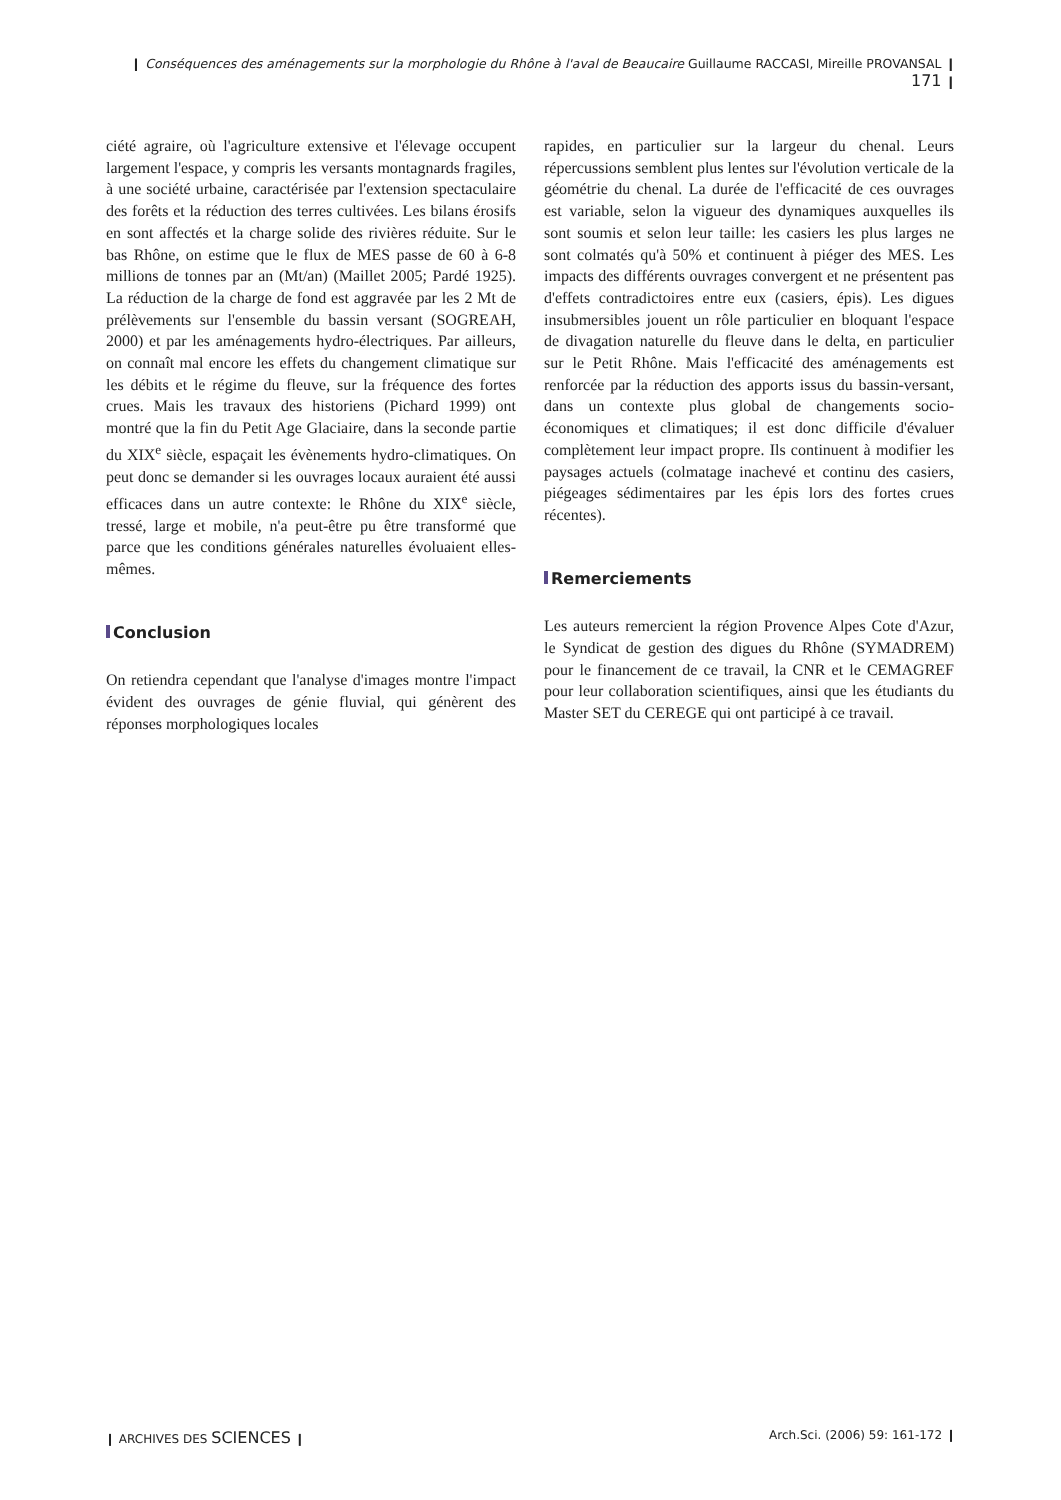❙ Conséquences des aménagements sur la morphologie du Rhône à l'aval de Beaucaire Guillaume RACCASI, Mireille PROVANSAL ❙ 171 ❙
ciété agraire, où l'agriculture extensive et l'élevage occupent largement l'espace, y compris les versants montagnards fragiles, à une société urbaine, caractérisée par l'extension spectaculaire des forêts et la réduction des terres cultivées. Les bilans érosifs en sont affectés et la charge solide des rivières réduite. Sur le bas Rhône, on estime que le flux de MES passe de 60 à 6-8 millions de tonnes par an (Mt/an) (Maillet 2005; Pardé 1925). La réduction de la charge de fond est aggravée par les 2 Mt de prélèvements sur l'ensemble du bassin versant (SOGREAH, 2000) et par les aménagements hydro-électriques. Par ailleurs, on connaît mal encore les effets du changement climatique sur les débits et le régime du fleuve, sur la fréquence des fortes crues. Mais les travaux des historiens (Pichard 1999) ont montré que la fin du Petit Age Glaciaire, dans la seconde partie du XIX<sup>e</sup> siècle, espaçait les évènements hydro-climatiques. On peut donc se demander si les ouvrages locaux auraient été aussi efficaces dans un autre contexte: le Rhône du XIX<sup>e</sup> siècle, tressé, large et mobile, n'a peut-être pu être transformé que parce que les conditions générales naturelles évoluaient elles-mêmes.
Conclusion
On retiendra cependant que l'analyse d'images montre l'impact évident des ouvrages de génie fluvial, qui génèrent des réponses morphologiques locales
rapides, en particulier sur la largeur du chenal. Leurs répercussions semblent plus lentes sur l'évolution verticale de la géométrie du chenal. La durée de l'efficacité de ces ouvrages est variable, selon la vigueur des dynamiques auxquelles ils sont soumis et selon leur taille: les casiers les plus larges ne sont colmatés qu'à 50% et continuent à piéger des MES. Les impacts des différents ouvrages convergent et ne présentent pas d'effets contradictoires entre eux (casiers, épis). Les digues insubmersibles jouent un rôle particulier en bloquant l'espace de divagation naturelle du fleuve dans le delta, en particulier sur le Petit Rhône. Mais l'efficacité des aménagements est renforcée par la réduction des apports issus du bassin-versant, dans un contexte plus global de changements socio-économiques et climatiques; il est donc difficile d'évaluer complètement leur impact propre. Ils continuent à modifier les paysages actuels (colmatage inachevé et continu des casiers, piégeages sédimentaires par les épis lors des fortes crues récentes).
Remerciements
Les auteurs remercient la région Provence Alpes Cote d'Azur, le Syndicat de gestion des digues du Rhône (SYMADREM) pour le financement de ce travail, la CNR et le CEMAGREF pour leur collaboration scientifiques, ainsi que les étudiants du Master SET du CEREGE qui ont participé à ce travail.
❙ ARCHIVES DES SCIENCES ❙ Arch.Sci. (2006) 59: 161-172 ❙